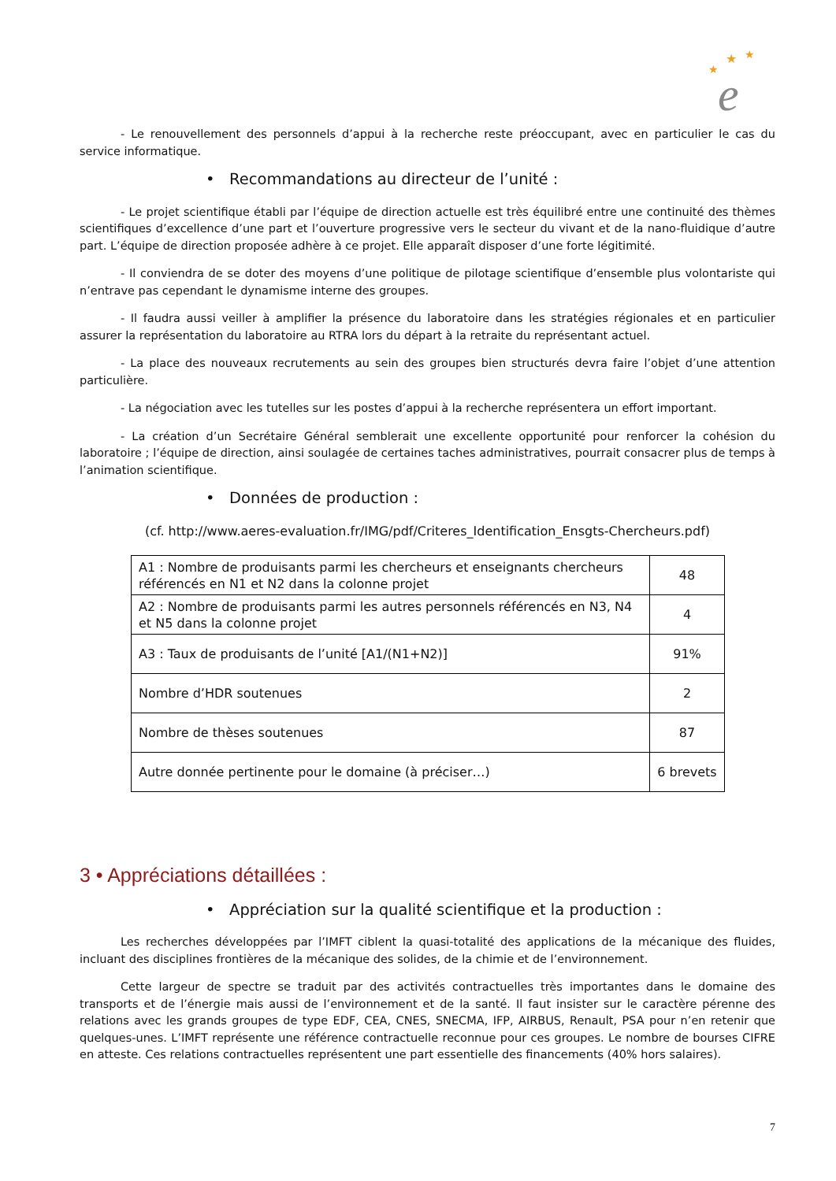★
★
★
e
- Le renouvellement des personnels d’appui à la recherche reste préoccupant, avec en particulier le cas du service informatique.
• Recommandations au directeur de l’unité :
- Le projet scientifique établi par l’équipe de direction actuelle est très équilibré entre une continuité des thèmes scientifiques d’excellence d’une part et l’ouverture progressive vers le secteur du vivant et de la nano-fluidique d’autre part. L’équipe de direction proposée adhère à ce projet. Elle apparaît disposer d’une forte légitimité.
- Il conviendra de se doter des moyens d’une politique de pilotage scientifique d’ensemble plus volontariste qui n’entrave pas cependant le dynamisme interne des groupes.
- Il faudra aussi veiller à amplifier la présence du laboratoire dans les stratégies régionales et en particulier assurer la représentation du laboratoire au RTRA lors du départ à la retraite du représentant actuel.
- La place des nouveaux recrutements au sein des groupes bien structurés devra faire l’objet d’une attention particulière.
- La négociation avec les tutelles sur les postes d’appui à la recherche représentera un effort important.
- La création d’un Secrétaire Général semblerait une excellente opportunité pour renforcer la cohésion du laboratoire ; l’équipe de direction, ainsi soulagée de certaines taches administratives, pourrait consacrer plus de temps à l’animation scientifique.
• Données de production :
(cf. http://www.aeres-evaluation.fr/IMG/pdf/Criteres_Identification_Ensgts-Chercheurs.pdf)
| A1 : Nombre de produisants parmi les chercheurs et enseignants chercheurs référencés en N1 et N2 dans la colonne projet | 48 |
| A2 : Nombre de produisants parmi les autres personnels référencés en N3, N4 et N5 dans la colonne projet | 4 |
| A3 : Taux de produisants de l’unité [A1/(N1+N2)] | 91% |
| Nombre d’HDR soutenues | 2 |
| Nombre de thèses soutenues | 87 |
| Autre donnée pertinente pour le domaine (à préciser…) | 6 brevets |
3 • Appréciations détaillées :
• Appréciation sur la qualité scientifique et la production :
Les recherches développées par l’IMFT ciblent la quasi-totalité des applications de la mécanique des fluides, incluant des disciplines frontières de la mécanique des solides, de la chimie et de l’environnement.
Cette largeur de spectre se traduit par des activités contractuelles très importantes dans le domaine des transports et de l’énergie mais aussi de l’environnement et de la santé. Il faut insister sur le caractère pérenne des relations avec les grands groupes de type EDF, CEA, CNES, SNECMA, IFP, AIRBUS, Renault, PSA pour n’en retenir que quelques-unes. L’IMFT représente une référence contractuelle reconnue pour ces groupes. Le nombre de bourses CIFRE en atteste. Ces relations contractuelles représentent une part essentielle des financements (40% hors salaires).
7